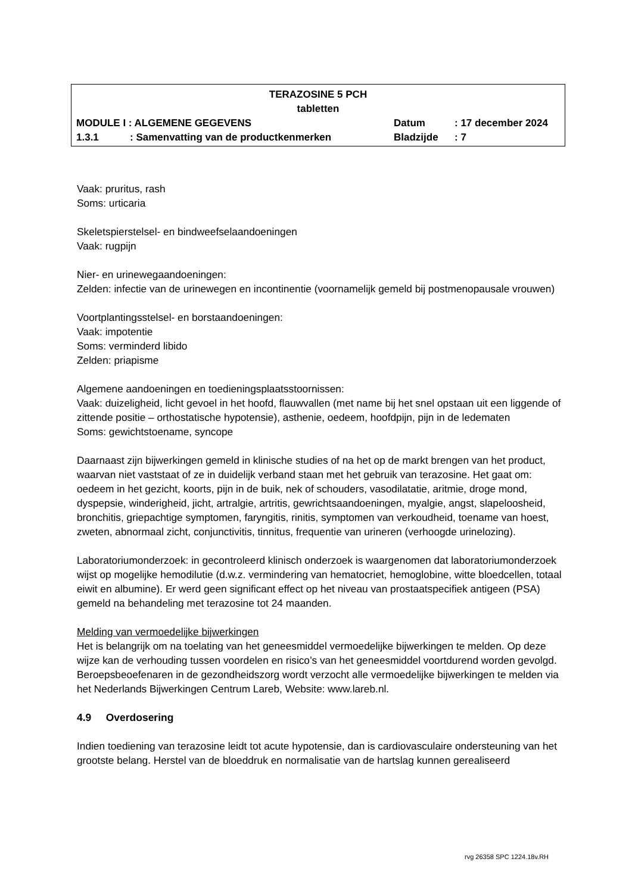TERAZOSINE 5 PCH
tabletten
MODULE I : ALGEMENE GEGEVENS Datum: 17 december 2024
1.3.1: Samenvatting van de productkenmerken Bladzijde: 7
Vaak: pruritus, rash
Soms: urticaria
Skeletspierstelsel- en bindweefselaandoeningen
Vaak: rugpijn
Nier- en urinewegaandoeningen:
Zelden: infectie van de urinewegen en incontinentie (voornamelijk gemeld bij postmenopausale vrouwen)
Voortplantingsstelsel- en borstaandoeningen:
Vaak: impotentie
Soms: verminderd libido
Zelden: priapisme
Algemene aandoeningen en toedieningsplaatsstoornissen:
Vaak: duizeligheid, licht gevoel in het hoofd, flauwvallen (met name bij het snel opstaan uit een liggende of zittende positie – orthostatische hypotensie), asthenie, oedeem, hoofdpijn, pijn in de ledematen
Soms: gewichtstoename, syncope
Daarnaast zijn bijwerkingen gemeld in klinische studies of na het op de markt brengen van het product, waarvan niet vaststaat of ze in duidelijk verband staan met het gebruik van terazosine. Het gaat om: oedeem in het gezicht, koorts, pijn in de buik, nek of schouders, vasodilatatie, aritmie, droge mond, dyspepsie, winderigheid, jicht, artralgie, artritis, gewrichtsaandoeningen, myalgie, angst, slapeloosheid, bronchitis, griepachtige symptomen, faryngitis, rinitis, symptomen van verkoudheid, toename van hoest, zweten, abnormaal zicht, conjunctivitis, tinnitus, frequentie van urineren (verhoogde urinelozing).
Laboratoriumonderzoek: in gecontroleerd klinisch onderzoek is waargenomen dat laboratoriumonderzoek wijst op mogelijke hemodilutie (d.w.z. vermindering van hematocriet, hemoglobine, witte bloedcellen, totaal eiwit en albumine). Er werd geen significant effect op het niveau van prostaatspecifiek antigeen (PSA) gemeld na behandeling met terazosine tot 24 maanden.
Melding van vermoedelijke bijwerkingen
Het is belangrijk om na toelating van het geneesmiddel vermoedelijke bijwerkingen te melden. Op deze wijze kan de verhouding tussen voordelen en risico’s van het geneesmiddel voortdurend worden gevolgd. Beroepsbeoefenaren in de gezondheidszorg wordt verzocht alle vermoedelijke bijwerkingen te melden via het Nederlands Bijwerkingen Centrum Lareb, Website: www.lareb.nl.
4.9 Overdosering
Indien toediening van terazosine leidt tot acute hypotensie, dan is cardiovasculaire ondersteuning van het grootste belang. Herstel van de bloeddruk en normalisatie van de hartslag kunnen gerealiseerd
rvg 26358 SPC 1224.18v.RH